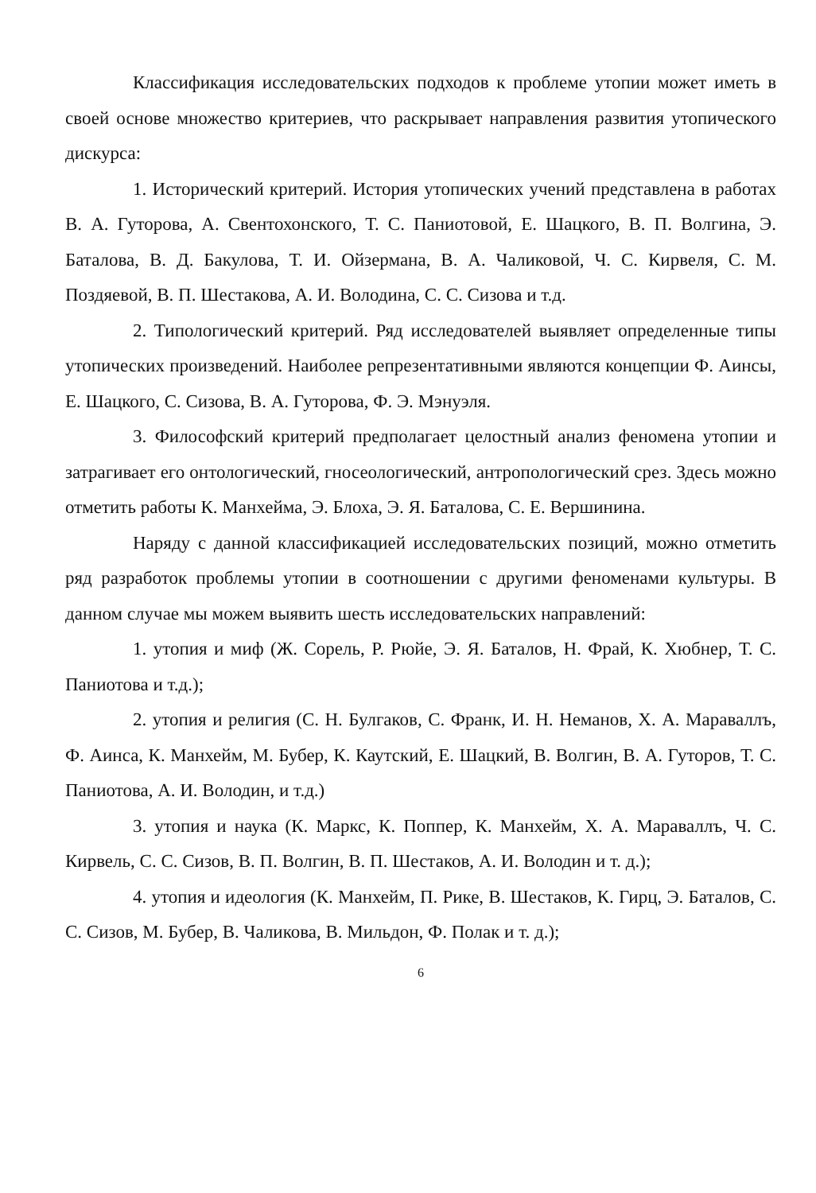Классификация исследовательских подходов к проблеме утопии может иметь в своей основе множество критериев, что раскрывает направления развития утопического дискурса:
1. Исторический критерий. История утопических учений представлена в работах В. А. Гуторова, А. Свентохонского, Т. С. Паниотовой, Е. Шацкого, В. П. Волгина, Э. Баталова, В. Д. Бакулова, Т. И. Ойзермана, В. А. Чаликовой, Ч. С. Кирвеля, С. М. Поздяевой, В. П. Шестакова, А. И. Володина, С. С. Сизова и т.д.
2. Типологический критерий. Ряд исследователей выявляет определенные типы утопических произведений. Наиболее репрезентативными являются концепции Ф. Аинсы, Е. Шацкого, С. Сизова, В. А. Гуторова, Ф. Э. Мэнуэля.
3. Философский критерий предполагает целостный анализ феномена утопии и затрагивает его онтологический, гносеологический, антропологический срез. Здесь можно отметить работы К. Манхейма, Э. Блоха, Э. Я. Баталова, С. Е. Вершинина.
Наряду с данной классификацией исследовательских позиций, можно отметить ряд разработок проблемы утопии в соотношении с другими феноменами культуры. В данном случае мы можем выявить шесть исследовательских направлений:
1. утопия и миф (Ж. Сорель, Р. Рюйе, Э. Я. Баталов, Н. Фрай, К. Хюбнер, Т. С. Паниотова и т.д.);
2. утопия и религия (С. Н. Булгаков, С. Франк, И. Н. Неманов, Х. А. Мараваллъ, Ф. Аинса, К. Манхейм, М. Бубер, К. Каутский, Е. Шацкий, В. Волгин, В. А. Гуторов, Т. С. Паниотова, А. И. Володин, и т.д.)
3. утопия и наука (К. Маркс, К. Поппер, К. Манхейм, Х. А. Мараваллъ, Ч. С. Кирвель, С. С. Сизов, В. П. Волгин, В. П. Шестаков, А. И. Володин и т. д.);
4. утопия и идеология (К. Манхейм, П. Рике, В. Шестаков, К. Гирц, Э. Баталов, С. С. Сизов, М. Бубер, В. Чаликова, В. Мильдон, Ф. Полак и т. д.);
6